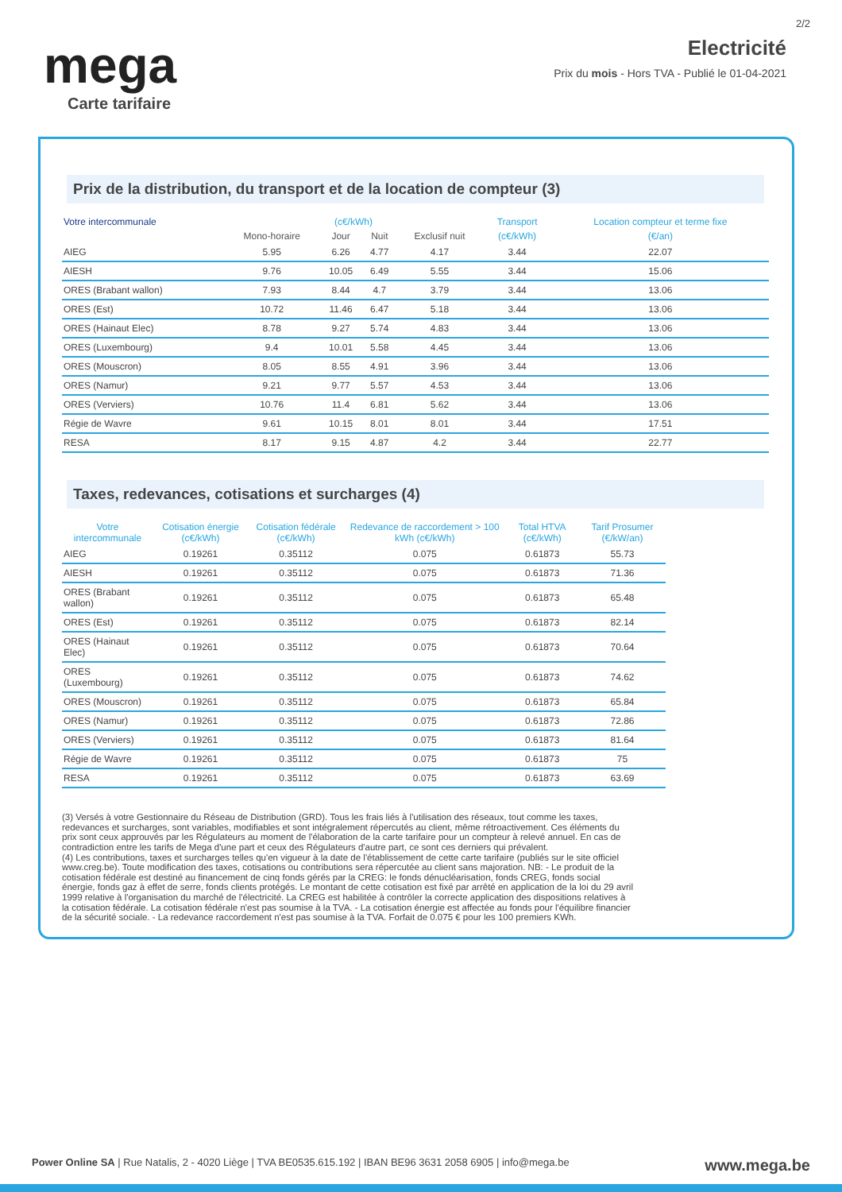2/2
mega
Electricité
Prix du mois - Hors TVA - Publié le 01-04-2021
Carte tarifaire
Prix de la distribution, du transport et de la location de compteur (3)
| Votre intercommunale | (c€/kWh) | | | | Transport | Location compteur et terme fixe |
| --- | --- | --- | --- | --- | --- | --- |
| | Mono-horaire | Jour | Nuit | Exclusif nuit | (c€/kWh) | (€/an) |
| AIEG | 5.95 | 6.26 | 4.77 | 4.17 | 3.44 | 22.07 |
| AIESH | 9.76 | 10.05 | 6.49 | 5.55 | 3.44 | 15.06 |
| ORES (Brabant wallon) | 7.93 | 8.44 | 4.7 | 3.79 | 3.44 | 13.06 |
| ORES (Est) | 10.72 | 11.46 | 6.47 | 5.18 | 3.44 | 13.06 |
| ORES (Hainaut Elec) | 8.78 | 9.27 | 5.74 | 4.83 | 3.44 | 13.06 |
| ORES (Luxembourg) | 9.4 | 10.01 | 5.58 | 4.45 | 3.44 | 13.06 |
| ORES (Mouscron) | 8.05 | 8.55 | 4.91 | 3.96 | 3.44 | 13.06 |
| ORES (Namur) | 9.21 | 9.77 | 5.57 | 4.53 | 3.44 | 13.06 |
| ORES (Verviers) | 10.76 | 11.4 | 6.81 | 5.62 | 3.44 | 13.06 |
| Régie de Wavre | 9.61 | 10.15 | 8.01 | 8.01 | 3.44 | 17.51 |
| RESA | 8.17 | 9.15 | 4.87 | 4.2 | 3.44 | 22.77 |
Taxes, redevances, cotisations et surcharges (4)
| Votre intercommunale | Cotisation énergie (c€/kWh) | Cotisation fédérale (c€/kWh) | Redevance de raccordement > 100 kWh (c€/kWh) | Total HTVA (c€/kWh) | Tarif Prosumer (€/kW/an) |
| --- | --- | --- | --- | --- | --- |
| AIEG | 0.19261 | 0.35112 | 0.075 | 0.61873 | 55.73 |
| AIESH | 0.19261 | 0.35112 | 0.075 | 0.61873 | 71.36 |
| ORES (Brabant wallon) | 0.19261 | 0.35112 | 0.075 | 0.61873 | 65.48 |
| ORES (Est) | 0.19261 | 0.35112 | 0.075 | 0.61873 | 82.14 |
| ORES (Hainaut Elec) | 0.19261 | 0.35112 | 0.075 | 0.61873 | 70.64 |
| ORES (Luxembourg) | 0.19261 | 0.35112 | 0.075 | 0.61873 | 74.62 |
| ORES (Mouscron) | 0.19261 | 0.35112 | 0.075 | 0.61873 | 65.84 |
| ORES (Namur) | 0.19261 | 0.35112 | 0.075 | 0.61873 | 72.86 |
| ORES (Verviers) | 0.19261 | 0.35112 | 0.075 | 0.61873 | 81.64 |
| Régie de Wavre | 0.19261 | 0.35112 | 0.075 | 0.61873 | 75 |
| RESA | 0.19261 | 0.35112 | 0.075 | 0.61873 | 63.69 |
(3) Versés à votre Gestionnaire du Réseau de Distribution (GRD). Tous les frais liés à l'utilisation des réseaux, tout comme les taxes, redevances et surcharges, sont variables, modifiables et sont intégralement répercutés au client, même rétroactivement. Ces éléments du prix sont ceux approuvés par les Régulateurs au moment de l'élaboration de la carte tarifaire pour un compteur à relevé annuel. En cas de contradiction entre les tarifs de Mega d'une part et ceux des Régulateurs d'autre part, ce sont ces derniers qui prévalent.
(4) Les contributions, taxes et surcharges telles qu'en vigueur à la date de l'établissement de cette carte tarifaire (publiés sur le site officiel www.creg.be). Toute modification des taxes, cotisations ou contributions sera répercutée au client sans majoration. NB: - Le produit de la cotisation fédérale est destiné au financement de cinq fonds gérés par la CREG: le fonds dénucléarisation, fonds CREG, fonds social énergie, fonds gaz à effet de serre, fonds clients protégés. Le montant de cette cotisation est fixé par arrêté en application de la loi du 29 avril 1999 relative à l'organisation du marché de l'électricité. La CREG est habilitée à contrôler la correcte application des dispositions relatives à la cotisation fédérale. La cotisation fédérale n'est pas soumise à la TVA. - La cotisation énergie est affectée au fonds pour l'équilibre financier de la sécurité sociale. - La redevance raccordement n'est pas soumise à la TVA. Forfait de 0.075 € pour les 100 premiers KWh.
Power Online SA | Rue Natalis, 2 - 4020 Liège | TVA BE0535.615.192 | IBAN BE96 3631 2058 6905 | info@mega.be www.mega.be